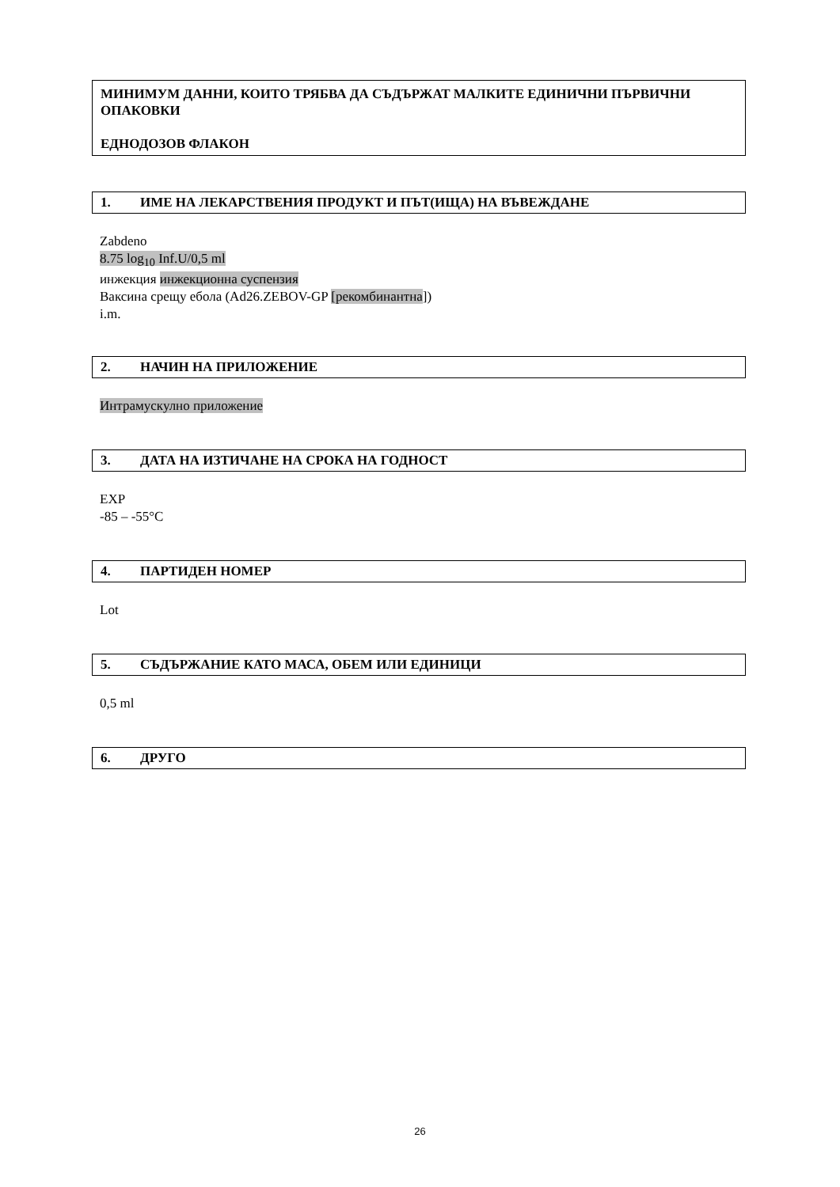МИНИМУМ ДАННИ, КОИТО ТРЯБВА ДА СЪДЪРЖАТ МАЛКИТЕ ЕДИНИЧНИ ПЪРВИЧНИ ОПАКОВКИ
ЕДНОДОЗОВ ФЛАКОН
1. ИМЕ НА ЛЕКАРСТВЕНИЯ ПРОДУКТ И ПЪТ(ИЩА) НА ВЪВЕЖДАНЕ
Zabdeno
8.75 log<sub>10</sub> Inf.U/0,5 ml
инжекция инжекционна суспензия
Ваксина срещу ебола (Ad26.ZEBOV-GP [рекомбинантна])
i.m.
2. НАЧИН НА ПРИЛОЖЕНИЕ
Интрамускулно приложение
3. ДАТА НА ИЗТИЧАНЕ НА СРОКА НА ГОДНОСТ
EXP
-85 – -55°C
4. ПАРТИДЕН НОМЕР
Lot
5. СЪДЪРЖАНИЕ КАТО МАСА, ОБЕМ ИЛИ ЕДИНИЦИ
0,5 ml
6. ДРУГО
26